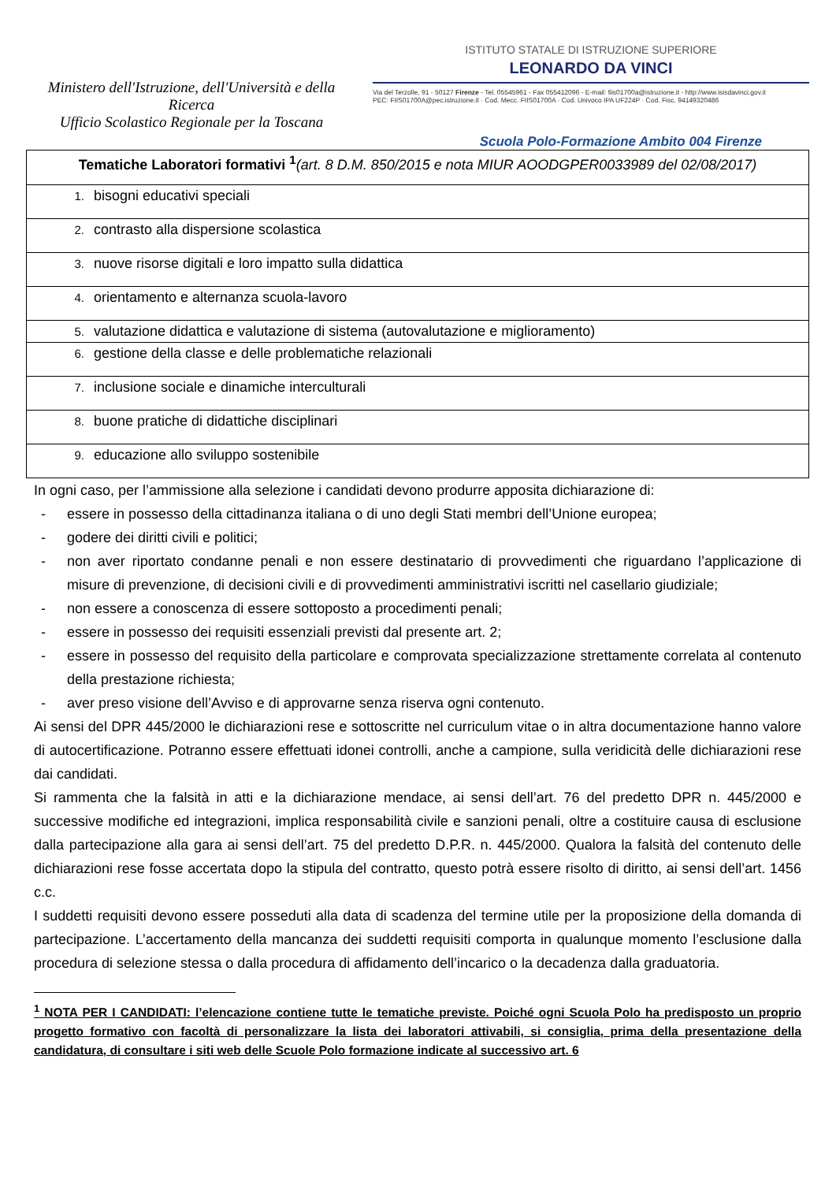Ministero dell'Istruzione, dell'Università e della Ricerca
Ufficio Scolastico Regionale per la Toscana
ISTITUTO STATALE DI ISTRUZIONE SUPERIORE
LEONARDO DA VINCI
Via del Terzolle, 91 - 50127 Firenze - Tel. 05545961 - Fax 055412096 - E-mail: fiis01700a@istruzione.it - http://www.isisdavinci.gov.it
PEC: FIIS01700A@pec.istruzione.it · Cod. Mecc. FIIS01700A · Cod. Univoco IPA UF224P · Cod. Fisc. 94149320486
Scuola Polo-Formazione Ambito 004 Firenze
| Tematiche Laboratori formativi <sup>1</sup> (art. 8 D.M. 850/2015 e nota MIUR AOODGPER0033989 del 02/08/2017) |
| --- |
| 1. bisogni educativi speciali |
| 2. contrasto alla dispersione scolastica |
| 3. nuove risorse digitali e loro impatto sulla didattica |
| 4. orientamento e alternanza scuola-lavoro |
| 5. valutazione didattica e valutazione di sistema (autovalutazione e miglioramento) |
| 6. gestione della classe e delle problematiche relazionali |
| 7. inclusione sociale e dinamiche interculturali |
| 8. buone pratiche di didattiche disciplinari |
| 9. educazione allo sviluppo sostenibile |
In ogni caso, per l’ammissione alla selezione i candidati devono produrre apposita dichiarazione di:
- essere in possesso della cittadinanza italiana o di uno degli Stati membri dell’Unione europea;
- godere dei diritti civili e politici;
- non aver riportato condanne penali e non essere destinatario di provvedimenti che riguardano l’applicazione di misure di prevenzione, di decisioni civili e di provvedimenti amministrativi iscritti nel casellario giudiziale;
- non essere a conoscenza di essere sottoposto a procedimenti penali;
- essere in possesso dei requisiti essenziali previsti dal presente art. 2;
- essere in possesso del requisito della particolare e comprovata specializzazione strettamente correlata al contenuto della prestazione richiesta;
- aver preso visione dell’Avviso e di approvarne senza riserva ogni contenuto.
Ai sensi del DPR 445/2000 le dichiarazioni rese e sottoscritte nel curriculum vitae o in altra documentazione hanno valore di autocertificazione. Potranno essere effettuati idonei controlli, anche a campione, sulla veridicità delle dichiarazioni rese dai candidati.
Si rammenta che la falsità in atti e la dichiarazione mendace, ai sensi dell’art. 76 del predetto DPR n. 445/2000 e successive modifiche ed integrazioni, implica responsabilità civile e sanzioni penali, oltre a costituire causa di esclusione dalla partecipazione alla gara ai sensi dell’art. 75 del predetto D.P.R. n. 445/2000. Qualora la falsità del contenuto delle dichiarazioni rese fosse accertata dopo la stipula del contratto, questo potrà essere risolto di diritto, ai sensi dell’art. 1456 c.c.
I suddetti requisiti devono essere posseduti alla data di scadenza del termine utile per la proposizione della domanda di partecipazione. L’accertamento della mancanza dei suddetti requisiti comporta in qualunque momento l’esclusione dalla procedura di selezione stessa o dalla procedura di affidamento dell’incarico o la decadenza dalla graduatoria.
<sup>1</sup> NOTA PER I CANDIDATI: l’elencazione contiene tutte le tematiche previste. Poiché ogni Scuola Polo ha predisposto un proprio progetto formativo con facoltà di personalizzare la lista dei laboratori attivabili, si consiglia, prima della presentazione della candidatura, di consultare i siti web delle Scuole Polo formazione indicate al successivo art. 6